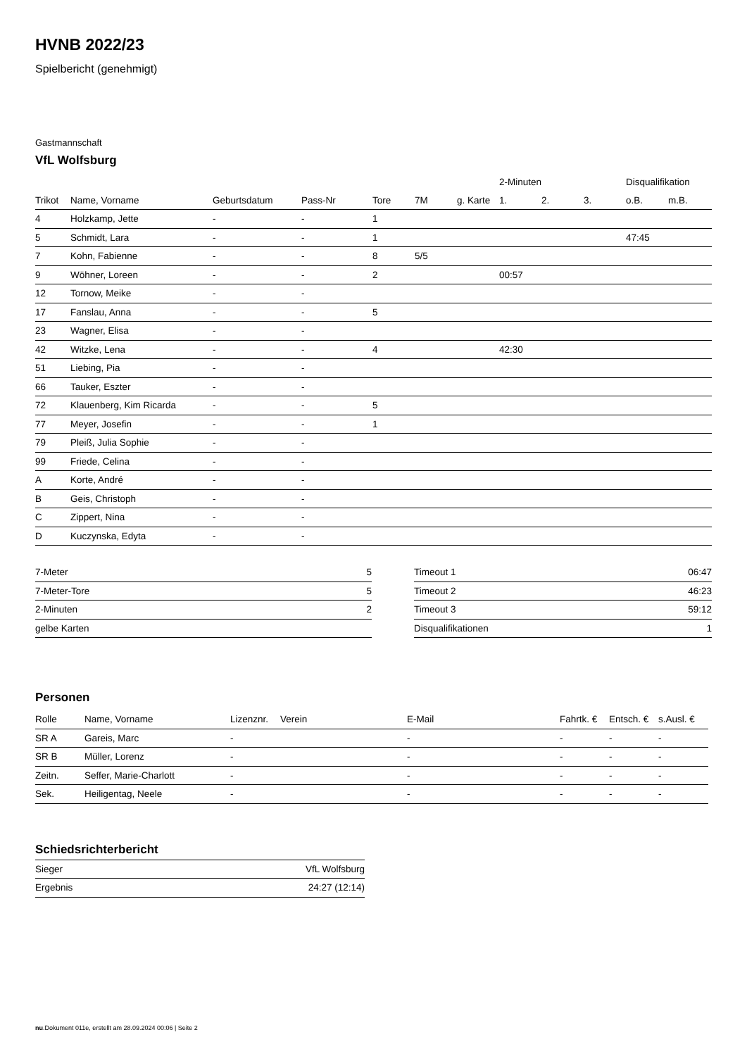HVNB 2022/23
Spielbericht (genehmigt)
Gastmannschaft
VfL Wolfsburg
| | | | | | | | 2-Minuten | | | Disqualifikation | |
| --- | --- | --- | --- | --- | --- | --- | --- | --- | --- | --- | --- |
| Trikot | Name, Vorname | Geburtsdatum | Pass-Nr | Tore | 7M | g. Karte | 1. | 2. | 3. | o.B. | m.B. |
| 4 | Holzkamp, Jette | - | - | 1 | | | | | | | |
| 5 | Schmidt, Lara | - | - | 1 | | | | | | 47:45 | |
| 7 | Kohn, Fabienne | - | - | 8 | 5/5 | | | | | | |
| 9 | Wöhner, Loreen | - | - | 2 | | | 00:57 | | | | |
| 12 | Tornow, Meike | - | - | | | | | | | | |
| 17 | Fanslau, Anna | - | - | 5 | | | | | | | |
| 23 | Wagner, Elisa | - | - | | | | | | | | |
| 42 | Witzke, Lena | - | - | 4 | | | 42:30 | | | | |
| 51 | Liebing, Pia | - | - | | | | | | | | |
| 66 | Tauker, Eszter | - | - | | | | | | | | |
| 72 | Klauenberg, Kim Ricarda | - | - | 5 | | | | | | | |
| 77 | Meyer, Josefin | - | - | 1 | | | | | | | |
| 79 | Pleiß, Julia Sophie | - | - | | | | | | | | |
| 99 | Friede, Celina | - | - | | | | | | | | |
| A | Korte, André | - | - | | | | | | | | |
| B | Geis, Christoph | - | - | | | | | | | | |
| C | Zippert, Nina | - | - | | | | | | | | |
| D | Kuczynska, Edyta | - | - | | | | | | | | |
| 7-Meter | 5 |
| 7-Meter-Tore | 5 |
| 2-Minuten | 2 |
| gelbe Karten | |
| Timeout 1 | 06:47 |
| Timeout 2 | 46:23 |
| Timeout 3 | 59:12 |
| Disqualifikationen | 1 |
Personen
| Rolle | Name, Vorname | Lizenznr. | Verein | E-Mail | Fahrtk. € | Entsch. € | s.Ausl. € |
| --- | --- | --- | --- | --- | --- | --- | --- |
| SR A | Gareis, Marc | - | | - | - | - | - |
| SR B | Müller, Lorenz | - | | - | - | - | - |
| Zeitn. | Seffer, Marie-Charlott | - | | - | - | - | - |
| Sek. | Heiligentag, Neele | - | | - | - | - | - |
Schiedsrichterbericht
| Sieger | VfL Wolfsburg |
| Ergebnis | 24:27 (12:14) |
nu.Dokument 011e, erstellt am 28.09.2024 00:06 | Seite 2